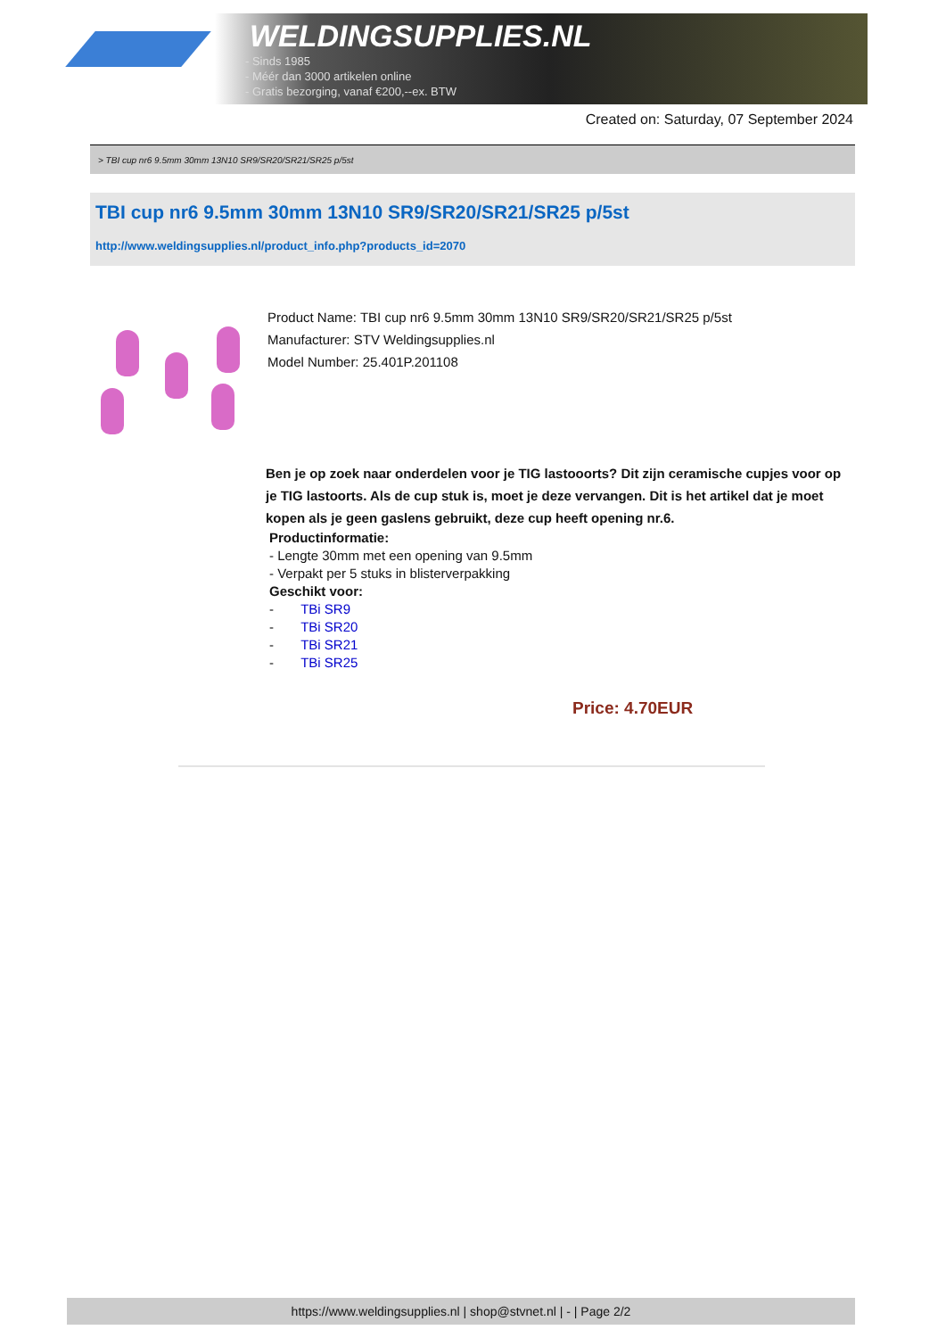WELDINGSUPPLIES.NL
- Sinds 1985
- Méér dan 3000 artikelen online
- Gratis bezorging, vanaf €200,--ex. BTW
Created on: Saturday, 07 September 2024
> TBI cup nr6 9.5mm 30mm 13N10 SR9/SR20/SR21/SR25 p/5st
TBI cup nr6 9.5mm 30mm 13N10 SR9/SR20/SR21/SR25 p/5st
http://www.weldingsupplies.nl/product_info.php?products_id=2070
Product Name: TBI cup nr6 9.5mm 30mm 13N10 SR9/SR20/SR21/SR25 p/5st
Manufacturer: STV Weldingsupplies.nl
Model Number: 25.401P.201108
Ben je op zoek naar onderdelen voor je TIG lastooorts? Dit zijn ceramische cupjes voor op je TIG lastoorts. Als de cup stuk is, moet je deze vervangen. Dit is het artikel dat je moet kopen als je geen gaslens gebruikt, deze cup heeft opening nr.6.
Productinformatie:
- Lengte 30mm met een opening van 9.5mm
- Verpakt per 5 stuks in blisterverpakking
Geschikt voor:
- TBi SR9
- TBi SR20
- TBi SR21
- TBi SR25
Price: 4.70EUR
https://www.weldingsupplies.nl | shop@stvnet.nl | - | Page 2/2